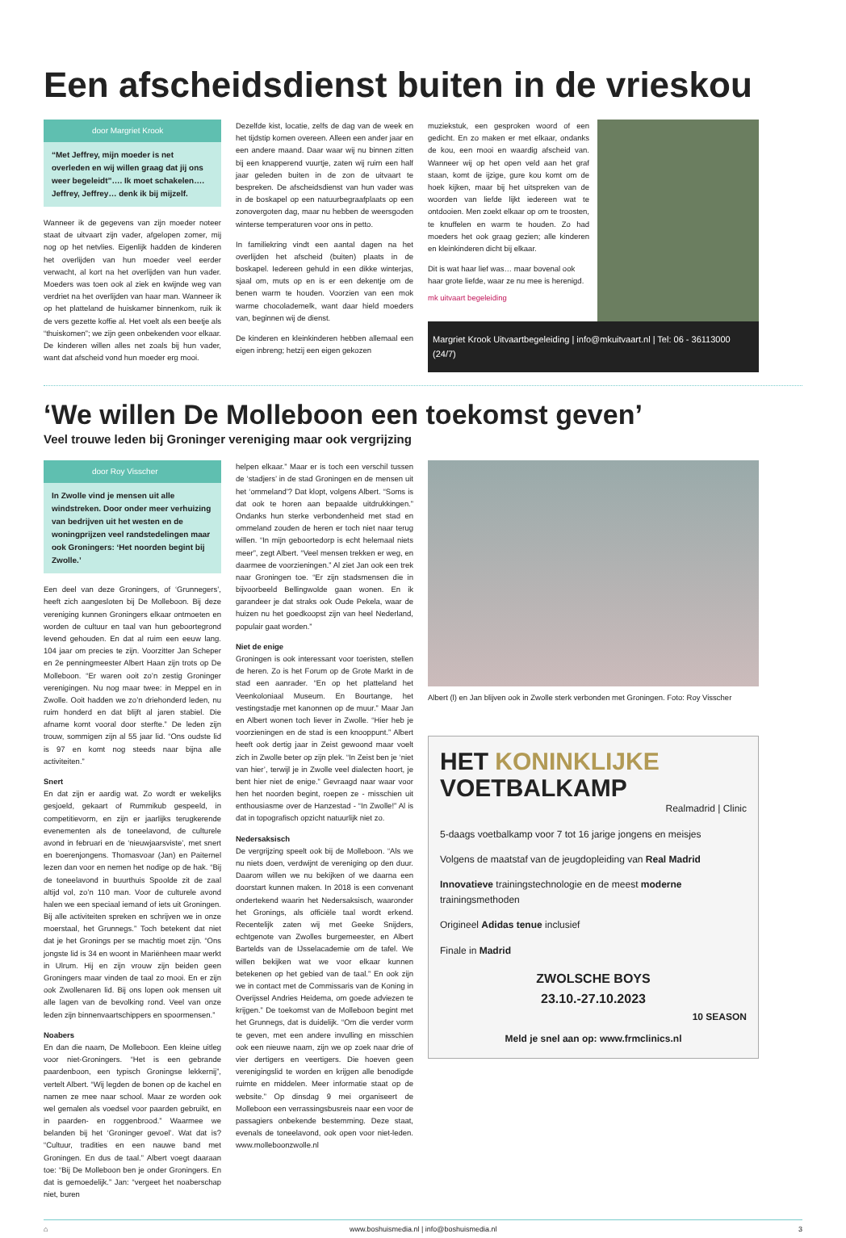Een afscheidsdienst buiten in de vrieskou
door Margriet Krook
“Met Jeffrey, mijn moeder is net overleden en wij willen graag dat jij ons weer begeleidt”…. Ik moet schakelen…. Jeffrey, Jeffrey… denk ik bij mijzelf.
Wanneer ik de gegevens van zijn moeder noteer staat de uitvaart zijn vader, afgelopen zomer, mij nog op het netvlies. Eigenlijk hadden de kinderen het overlijden van hun moeder veel eerder verwacht, al kort na het overlijden van hun vader. Moeders was toen ook al ziek en kwijnde weg van verdriet na het overlijden van haar man. Wanneer ik op het platteland de huiskamer binnenkom, ruik ik de vers gezette koffie al. Het voelt als een beetje als “thuiskomen”; we zijn geen onbekenden voor elkaar. De kinderen willen alles net zoals bij hun vader, want dat afscheid vond hun moeder erg mooi.
Dezelfde kist, locatie, zelfs de dag van de week en het tijdstip komen overeen. Alleen een ander jaar en een andere maand. Daar waar wij nu binnen zitten bij een knapperend vuurtje, zaten wij ruim een half jaar geleden buiten in de zon de uitvaart te bespreken. De afscheidsdienst van hun vader was in de boskapel op een natuurbegraafplaats op een zonovergoten dag, maar nu hebben de weersgoden winterse temperaturen voor ons in petto.
In familiekring vindt een aantal dagen na het overlijden het afscheid (buiten) plaats in de boskapel. Iedereen gehuld in een dikke winterjas, sjaal om, muts op en is er een dekentje om de benen warm te houden. Voorzien van een mok warme chocolademelk, want daar hield moeders van, beginnen wij de dienst.
De kinderen en kleinkinderen hebben allemaal een eigen inbreng; hetzij een eigen gekozen
muziekstuk, een gesproken woord of een gedicht. En zo maken er met elkaar, ondanks de kou, een mooi en waardig afscheid van. Wanneer wij op het open veld aan het graf staan, komt de ijzige, gure kou komt om de hoek kijken, maar bij het uitspreken van de woorden van liefde lijkt iedereen wat te ontdooien. Men zoekt elkaar op om te troosten, te knuffelen en warm te houden. Zo had moeders het ook graag gezien; alle kinderen en kleinkinderen dicht bij elkaar.
Dit is wat haar lief was… maar bovenal ook haar grote liefde, waar ze nu mee is herenigd.
mk uitvaart begeleiding
Margriet Krook Uitvaartbegeleiding | info@mkuitvaart.nl | Tel: 06 - 36113000 (24/7)
‘We willen De Molleboon een toekomst geven’
Veel trouwe leden bij Groninger vereniging maar ook vergrijzing
door Roy Visscher
In Zwolle vind je mensen uit alle windstreken. Door onder meer verhuizing van bedrijven uit het westen en de woningprijzen veel randstedelingen maar ook Groningers: ‘Het noorden begint bij Zwolle.’
Een deel van deze Groningers, of ‘Grunnegers’, heeft zich aangesloten bij De Molleboon. Bij deze vereniging kunnen Groningers elkaar ontmoeten en worden de cultuur en taal van hun geboortegrond levend gehouden. En dat al ruim een eeuw lang. 104 jaar om precies te zijn. Voorzitter Jan Scheper en 2e penningmeester Albert Haan zijn trots op De Molleboon. “Er waren ooit zo’n zestig Groninger verenigingen. Nu nog maar twee: in Meppel en in Zwolle. Ooit hadden we zo’n driehonderd leden, nu ruim honderd en dat blijft al jaren stabiel. Die afname komt vooral door sterfte.” De leden zijn trouw, sommigen zijn al 55 jaar lid. “Ons oudste lid is 97 en komt nog steeds naar bijna alle activiteiten.”
Snert
En dat zijn er aardig wat. Zo wordt er wekelijks gesjoeld, gekaart of Rummikub gespeeld, in competitievorm, en zijn er jaarlijks terugkerende evenementen als de toneelavond, de culturele avond in februari en de ‘nieuwjaarsviste’, met snert en boerenjongens. Thomasvoar (Jan) en Paiternel lezen dan voor en nemen het nodige op de hak. “Bij de toneelavond in buurthuis Spoolde zit de zaal altijd vol, zo’n 110 man. Voor de culturele avond halen we een speciaal iemand of iets uit Groningen. Bij alle activiteiten spreken en schrijven we in onze moerstaal, het Grunnegs.” Toch betekent dat niet dat je het Gronings per se machtig moet zijn. “Ons jongste lid is 34 en woont in Mariënheen maar werkt in Ulrum. Hij en zijn vrouw zijn beiden geen Groningers maar vinden de taal zo mooi. En er zijn ook Zwollenaren lid. Bij ons lopen ook mensen uit alle lagen van de bevolking rond. Veel van onze leden zijn binnenvaartschippers en spoormensen.”
Noabers
En dan die naam, De Molleboon. Een kleine uitleg voor niet-Groningers. “Het is een gebrande paardenboon, een typisch Groningse lekkernij”, vertelt Albert. “Wij legden de bonen op de kachel en namen ze mee naar school. Maar ze worden ook wel gemalen als voedsel voor paarden gebruikt, en in paarden- en roggenbrood.” Waarmee we belanden bij het ‘Groninger gevoel’. Wat dat is? “Cultuur, tradities en een nauwe band met Groningen. En dus de taal.” Albert voegt daaraan toe: “Bij De Molleboon ben je onder Groningers. En dat is gemoedelijk.” Jan: “vergeet het noaberschap niet, buren
helpen elkaar.” Maar er is toch een verschil tussen de ‘stadjers’ in de stad Groningen en de mensen uit het ‘ommeland’? Dat klopt, volgens Albert. “Soms is dat ook te horen aan bepaalde uitdrukkingen.” Ondanks hun sterke verbondenheid met stad en ommeland zouden de heren er toch niet naar terug willen. “In mijn geboortedorp is echt helemaal niets meer”, zegt Albert. “Veel mensen trekken er weg, en daarmee de voorzieningen.” Al ziet Jan ook een trek naar Groningen toe. “Er zijn stadsmensen die in bijvoorbeeld Bellingwolde gaan wonen. En ik garandeer je dat straks ook Oude Pekela, waar de huizen nu het goedkoopst zijn van heel Nederland, populair gaat worden.”
Niet de enige
Groningen is ook interessant voor toeristen, stellen de heren. Zo is het Forum op de Grote Markt in de stad een aanrader. “En op het platteland het Veenkoloniaal Museum. En Bourtange, het vestingstadje met kanonnen op de muur.” Maar Jan en Albert wonen toch liever in Zwolle. “Hier heb je voorzieningen en de stad is een knooppunt.” Albert heeft ook dertig jaar in Zeist gewoond maar voelt zich in Zwolle beter op zijn plek. “In Zeist ben je ‘niet van hier’, terwijl je in Zwolle veel dialecten hoort, je bent hier niet de enige.” Gevraagd naar waar voor hen het noorden begint, roepen ze - misschien uit enthousiasme over de Hanzestad - “In Zwolle!” Al is dat in topografisch opzicht natuurlijk niet zo.
Nedersaksisch
De vergrijzing speelt ook bij de Molleboon. “Als we nu niets doen, verdwijnt de vereniging op den duur. Daarom willen we nu bekijken of we daarna een doorstart kunnen maken. In 2018 is een convenant ondertekend waarin het Nedersaksisch, waaronder het Gronings, als officiële taal wordt erkend. Recentelijk zaten wij met Geeke Snijders, echtgenote van Zwolles burgemeester, en Albert Bartelds van de IJsselacademie om de tafel. We willen bekijken wat we voor elkaar kunnen betekenen op het gebied van de taal.” En ook zijn we in contact met de Commissaris van de Koning in Overijssel Andries Heidema, om goede adviezen te krijgen.” De toekomst van de Molleboon begint met het Grunnegs, dat is duidelijk. “Om die verder vorm te geven, met een andere invulling en misschien ook een nieuwe naam, zijn we op zoek naar drie of vier dertigers en veertigers. Die hoeven geen verenigingslid te worden en krijgen alle benodigde ruimte en middelen. Meer informatie staat op de website.” Op dinsdag 9 mei organiseert de Molleboon een verrassingsbusreis naar een voor de passagiers onbekende bestemming. Deze staat, evenals de toneelavond, ook open voor niet-leden. www.molleboonzwolle.nl
Albert (l) en Jan blijven ook in Zwolle sterk verbonden met Groningen. Foto: Roy Visscher
HET KONINKLIJKE
VOETBALKAMP
Realmadrid | Clinic
5-daags voetbalkamp voor 7 tot 16 jarige jongens en meisjes
Volgens de maatstaf van de jeugdopleiding van Real Madrid
Innovatieve trainingstechnologie en de meest moderne trainingsmethoden
Origineel Adidas tenue inclusief
Finale in Madrid
ZWOLSCHE BOYS
23.10.-27.10.2023
10 SEASON
Meld je snel aan op: www.frmclinics.nl
⌂ www.boshuismedia.nl | info@boshuismedia.nl 3